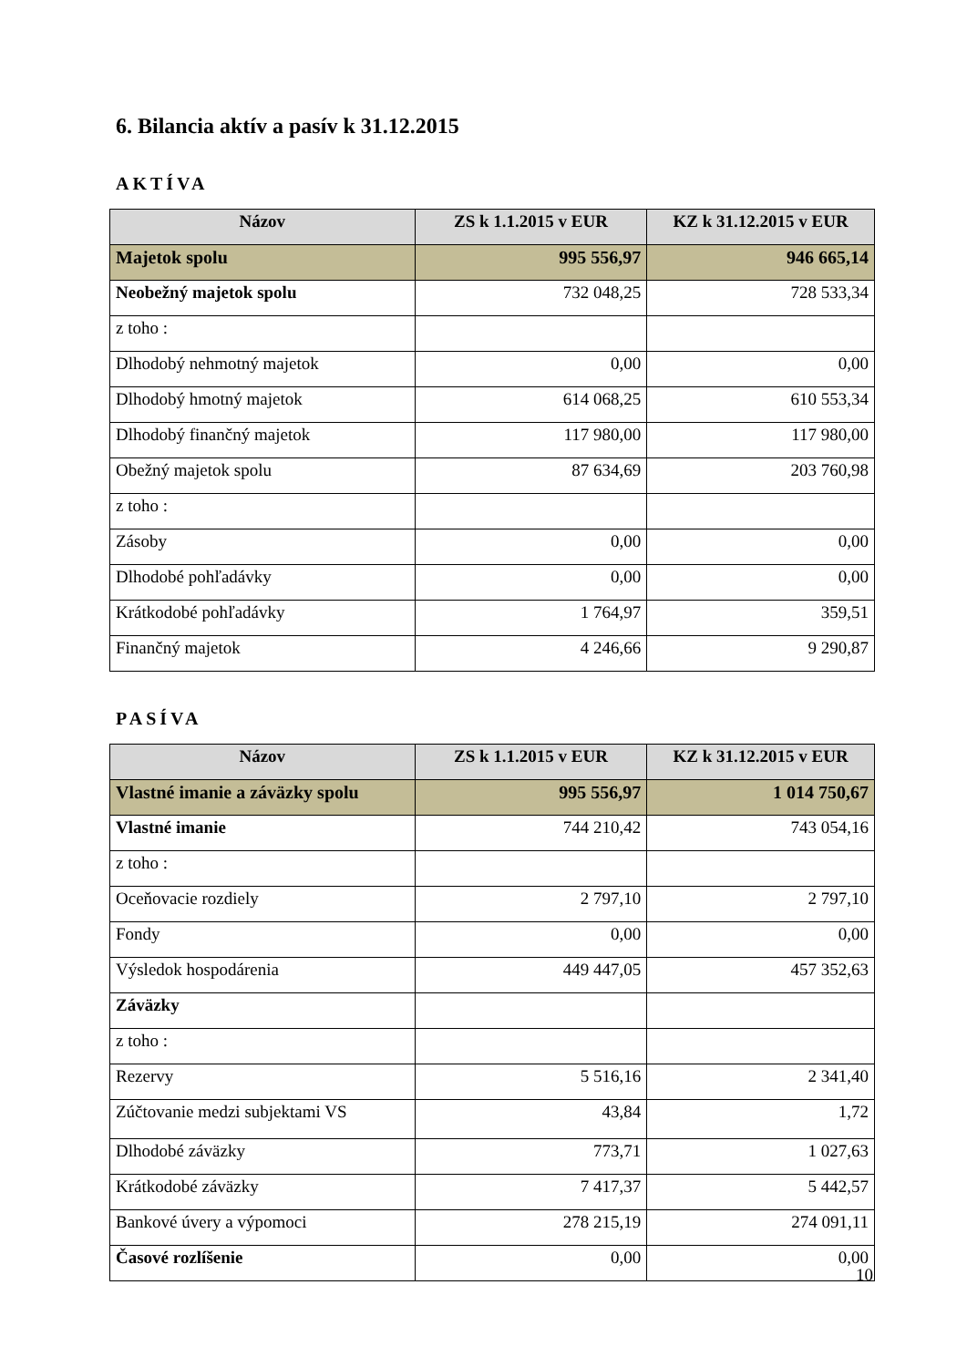6. Bilancia aktív a pasív k 31.12.2015
AKTÍVA
| Názov | ZS k 1.1.2015 v EUR | KZ k 31.12.2015 v EUR |
| --- | --- | --- |
| Majetok spolu | 995 556,97 | 946 665,14 |
| Neobežný majetok spolu | 732 048,25 | 728 533,34 |
| z toho : | | |
| Dlhodobý nehmotný majetok | 0,00 | 0,00 |
| Dlhodobý hmotný majetok | 614 068,25 | 610 553,34 |
| Dlhodobý finančný majetok | 117 980,00 | 117 980,00 |
| Obežný majetok spolu | 87 634,69 | 203 760,98 |
| z toho : | | |
| Zásoby | 0,00 | 0,00 |
| Dlhodobé pohľadávky | 0,00 | 0,00 |
| Krátkodobé pohľadávky | 1 764,97 | 359,51 |
| Finančný majetok | 4 246,66 | 9 290,87 |
PASÍVA
| Názov | ZS k 1.1.2015 v EUR | KZ k 31.12.2015 v EUR |
| --- | --- | --- |
| Vlastné imanie a záväzky spolu | 995 556,97 | 1 014 750,67 |
| Vlastné imanie | 744 210,42 | 743 054,16 |
| z toho : | | |
| Oceňovacie rozdiely | 2 797,10 | 2 797,10 |
| Fondy | 0,00 | 0,00 |
| Výsledok hospodárenia | 449 447,05 | 457 352,63 |
| Záväzky | | |
| z toho : | | |
| Rezervy | 5 516,16 | 2 341,40 |
| Zúčtovanie medzi subjektami VS | 43,84 | 1,72 |
| Dlhodobé záväzky | 773,71 | 1 027,63 |
| Krátkodobé záväzky | 7 417,37 | 5 442,57 |
| Bankové úvery a výpomoci | 278 215,19 | 274 091,11 |
| Časové rozlíšenie | 0,00 | 0,00 |
10